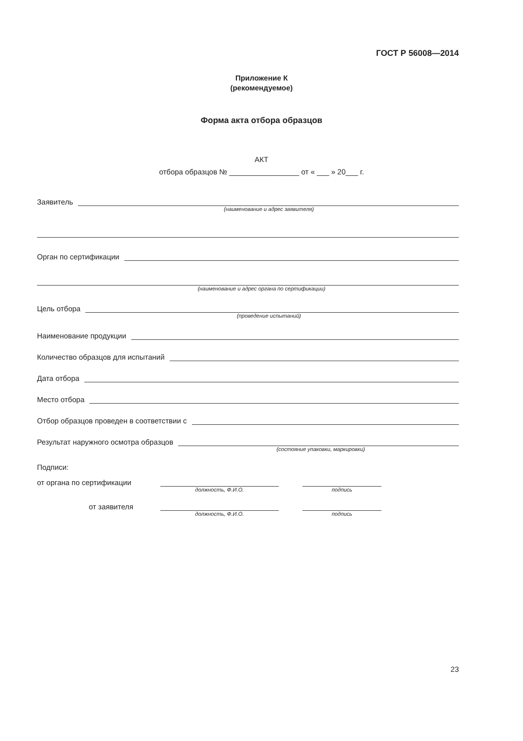ГОСТ Р 56008—2014
Приложение К
(рекомендуемое)
Форма акта отбора образцов
АКТ
отбора образцов № _________________ от « ___ » 20___ г.
Заявитель
(наименование и адрес заявителя)
Орган по сертификации
(наименование и адрес органа по сертификации)
Цель отбора
(проведение испытаний)
Наименование продукции
Количество образцов для испытаний
Дата отбора
Место отбора
Отбор образцов проведен в соответствии с
Результат наружного осмотра образцов
(состояние упаковки, маркировки)
Подписи:
от органа по сертификации
должность, Ф.И.О. подпись
от заявителя
должность, Ф.И.О. подпись
23